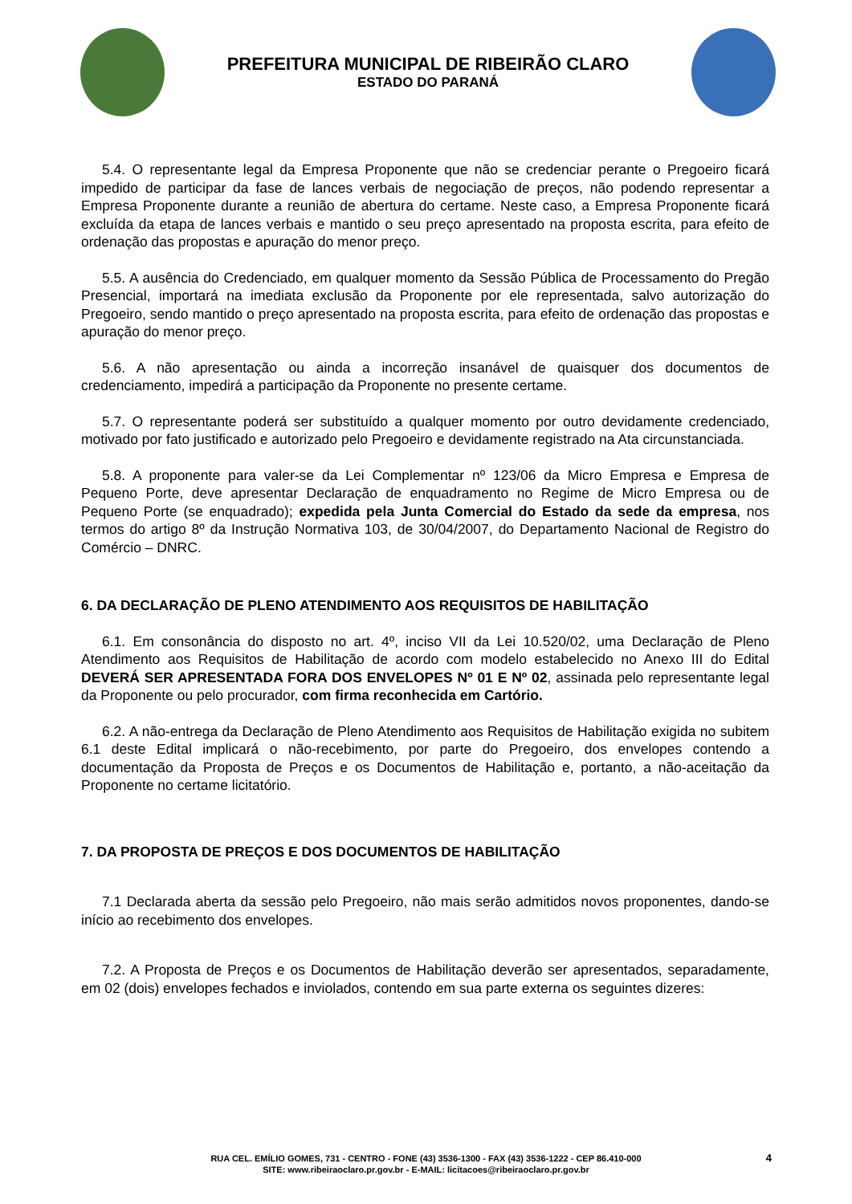PREFEITURA MUNICIPAL DE RIBEIRÃO CLARO
ESTADO DO PARANÁ
5.4. O representante legal da Empresa Proponente que não se credenciar perante o Pregoeiro ficará impedido de participar da fase de lances verbais de negociação de preços, não podendo representar a Empresa Proponente durante a reunião de abertura do certame. Neste caso, a Empresa Proponente ficará excluída da etapa de lances verbais e mantido o seu preço apresentado na proposta escrita, para efeito de ordenação das propostas e apuração do menor preço.
5.5. A ausência do Credenciado, em qualquer momento da Sessão Pública de Processamento do Pregão Presencial, importará na imediata exclusão da Proponente por ele representada, salvo autorização do Pregoeiro, sendo mantido o preço apresentado na proposta escrita, para efeito de ordenação das propostas e apuração do menor preço.
5.6. A não apresentação ou ainda a incorreção insanável de quaisquer dos documentos de credenciamento, impedirá a participação da Proponente no presente certame.
5.7. O representante poderá ser substituído a qualquer momento por outro devidamente credenciado, motivado por fato justificado e autorizado pelo Pregoeiro e devidamente registrado na Ata circunstanciada.
5.8. A proponente para valer-se da Lei Complementar nº 123/06 da Micro Empresa e Empresa de Pequeno Porte, deve apresentar Declaração de enquadramento no Regime de Micro Empresa ou de Pequeno Porte (se enquadrado); expedida pela Junta Comercial do Estado da sede da empresa, nos termos do artigo 8º da Instrução Normativa 103, de 30/04/2007, do Departamento Nacional de Registro do Comércio – DNRC.
6. DA DECLARAÇÃO DE PLENO ATENDIMENTO AOS REQUISITOS DE HABILITAÇÃO
6.1. Em consonância do disposto no art. 4º, inciso VII da Lei 10.520/02, uma Declaração de Pleno Atendimento aos Requisitos de Habilitação de acordo com modelo estabelecido no Anexo III do Edital DEVERÁ SER APRESENTADA FORA DOS ENVELOPES Nº 01 E Nº 02, assinada pelo representante legal da Proponente ou pelo procurador, com firma reconhecida em Cartório.
6.2. A não-entrega da Declaração de Pleno Atendimento aos Requisitos de Habilitação exigida no subitem 6.1 deste Edital implicará o não-recebimento, por parte do Pregoeiro, dos envelopes contendo a documentação da Proposta de Preços e os Documentos de Habilitação e, portanto, a não-aceitação da Proponente no certame licitatório.
7. DA PROPOSTA DE PREÇOS E DOS DOCUMENTOS DE HABILITAÇÃO
7.1 Declarada aberta da sessão pelo Pregoeiro, não mais serão admitidos novos proponentes, dando-se início ao recebimento dos envelopes.
7.2. A Proposta de Preços e os Documentos de Habilitação deverão ser apresentados, separadamente, em 02 (dois) envelopes fechados e inviolados, contendo em sua parte externa os seguintes dizeres:
4 RUA CEL. EMÍLIO GOMES, 731 - CENTRO - FONE (43) 3536-1300 - FAX (43) 3536-1222 - CEP 86.410-000
SITE: www.ribeiraoclaro.pr.gov.br - E-MAIL: licitacoes@ribeiraoclaro.pr.gov.br